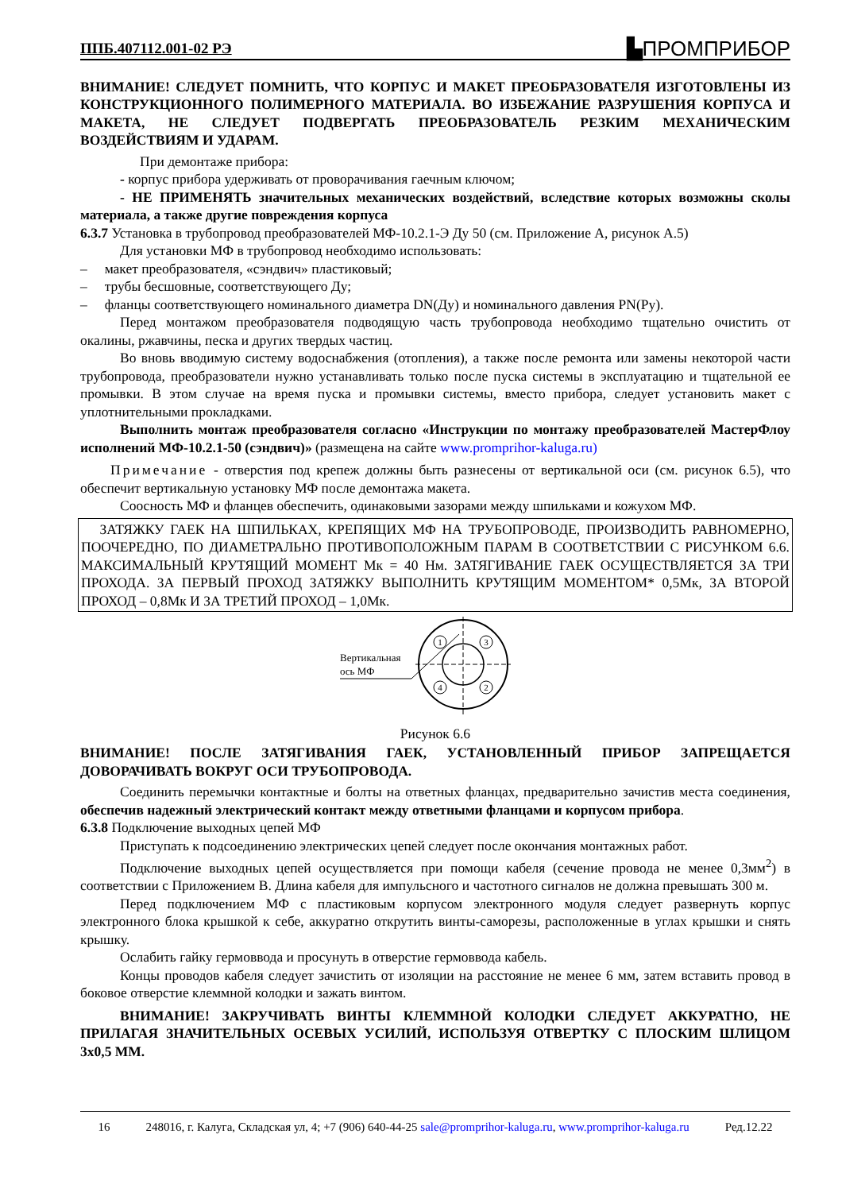ППБ.407112.001-02 РЭ ▙ПРОМПРИБОР
ВНИМАНИЕ! СЛЕДУЕТ ПОМНИТЬ, ЧТО КОРПУС И МАКЕТ ПРЕОБРАЗОВАТЕЛЯ ИЗГОТОВЛЕНЫ ИЗ КОНСТРУКЦИОННОГО ПОЛИМЕРНОГО МАТЕРИАЛА. ВО ИЗБЕЖАНИЕ РАЗРУШЕНИЯ КОРПУСА И МАКЕТА, НЕ СЛЕДУЕТ ПОДВЕРГАТЬ ПРЕОБРАЗОВАТЕЛЬ РЕЗКИМ МЕХАНИЧЕСКИМ ВОЗДЕЙСТВИЯМ И УДАРАМ.
При демонтаже прибора:
- корпус прибора удерживать от проворачивания гаечным ключом;
- НЕ ПРИМЕНЯТЬ значительных механических воздействий, вследствие которых возможны сколы материала, а также другие повреждения корпуса
6.3.7 Установка в трубопровод преобразователей МФ-10.2.1-Э Ду 50 (см. Приложение А, рисунок А.5)
Для установки МФ в трубопровод необходимо использовать:
– макет преобразователя, «сэндвич» пластиковый;
– трубы бесшовные, соответствующего Ду;
– фланцы соответствующего номинального диаметра DN(Ду) и номинального давления PN(Ру).
Перед монтажом преобразователя подводящую часть трубопровода необходимо тщательно очистить от окалины, ржавчины, песка и других твердых частиц.
Во вновь вводимую систему водоснабжения (отопления), а также после ремонта или замены некоторой части трубопровода, преобразователи нужно устанавливать только после пуска системы в эксплуатацию и тщательной ее промывки. В этом случае на время пуска и промывки системы, вместо прибора, следует установить макет с уплотнительными прокладками.
Выполнить монтаж преобразователя согласно «Инструкции по монтажу преобразователей МастерФлоу исполнений МФ-10.2.1-50 (сэндвич)» (размещена на сайте www.promprihor-kaluga.ru)
Примечание - отверстия под крепеж должны быть разнесены от вертикальной оси (см. рисунок 6.5), что обеспечит вертикальную установку МФ после демонтажа макета.
Соосность МФ и фланцев обеспечить, одинаковыми зазорами между шпильками и кожухом МФ.
ЗАТЯЖКУ ГАЕК НА ШПИЛЬКАХ, КРЕПЯЩИХ МФ НА ТРУБОПРОВОДЕ, ПРОИЗВОДИТЬ РАВНОМЕРНО, ПООЧЕРЕДНО, ПО ДИАМЕТРАЛЬНО ПРОТИВОПОЛОЖНЫМ ПАРАМ В СООТВЕТСТВИИ С РИСУНКОМ 6.6. МАКСИМАЛЬНЫЙ КРУТЯЩИЙ МОМЕНТ Мк = 40 Нм. ЗАТЯГИВАНИЕ ГАЕК ОСУЩЕСТВЛЯЕТСЯ ЗА ТРИ ПРОХОДА. ЗА ПЕРВЫЙ ПРОХОД ЗАТЯЖКУ ВЫПОЛНИТЬ КРУТЯЩИМ МОМЕНТОМ* 0,5Мк, ЗА ВТОРОЙ ПРОХОД – 0,8Мк И ЗА ТРЕТИЙ ПРОХОД – 1,0Мк.
Вертикальная
ось МФ
1
3
4
2
Рисунок 6.6
ВНИМАНИЕ! ПОСЛЕ ЗАТЯГИВАНИЯ ГАЕК, УСТАНОВЛЕННЫЙ ПРИБОР ЗАПРЕЩАЕТСЯ ДОВОРАЧИВАТЬ ВОКРУГ ОСИ ТРУБОПРОВОДА.
Соединить перемычки контактные и болты на ответных фланцах, предварительно зачистив места соединения, обеспечив надежный электрический контакт между ответными фланцами и корпусом прибора.
6.3.8 Подключение выходных цепей МФ
Приступать к подсоединению электрических цепей следует после окончания монтажных работ.
Подключение выходных цепей осуществляется при помощи кабеля (сечение провода не менее 0,3мм<sup>2</sup>) в соответствии с Приложением В. Длина кабеля для импульсного и частотного сигналов не должна превышать 300 м.
Перед подключением МФ с пластиковым корпусом электронного модуля следует развернуть корпус электронного блока крышкой к себе, аккуратно открутить винты-саморезы, расположенные в углах крышки и снять крышку.
Ослабить гайку гермоввода и просунуть в отверстие гермоввода кабель.
Концы проводов кабеля следует зачистить от изоляции на расстояние не менее 6 мм, затем вставить провод в боковое отверстие клеммной колодки и зажать винтом.
ВНИМАНИЕ! ЗАКРУЧИВАТЬ ВИНТЫ КЛЕММНОЙ КОЛОДКИ СЛЕДУЕТ АККУРАТНО, НЕ ПРИЛАГАЯ ЗНАЧИТЕЛЬНЫХ ОСЕВЫХ УСИЛИЙ, ИСПОЛЬЗУЯ ОТВЕРТКУ С ПЛОСКИМ ШЛИЦОМ 3х0,5 ММ.
16 248016, г. Калуга, Складская ул, 4; +7 (906) 640-44-25 sale@promprihor-kaluga.ru, www.promprihor-kaluga.ru Ред.12.22